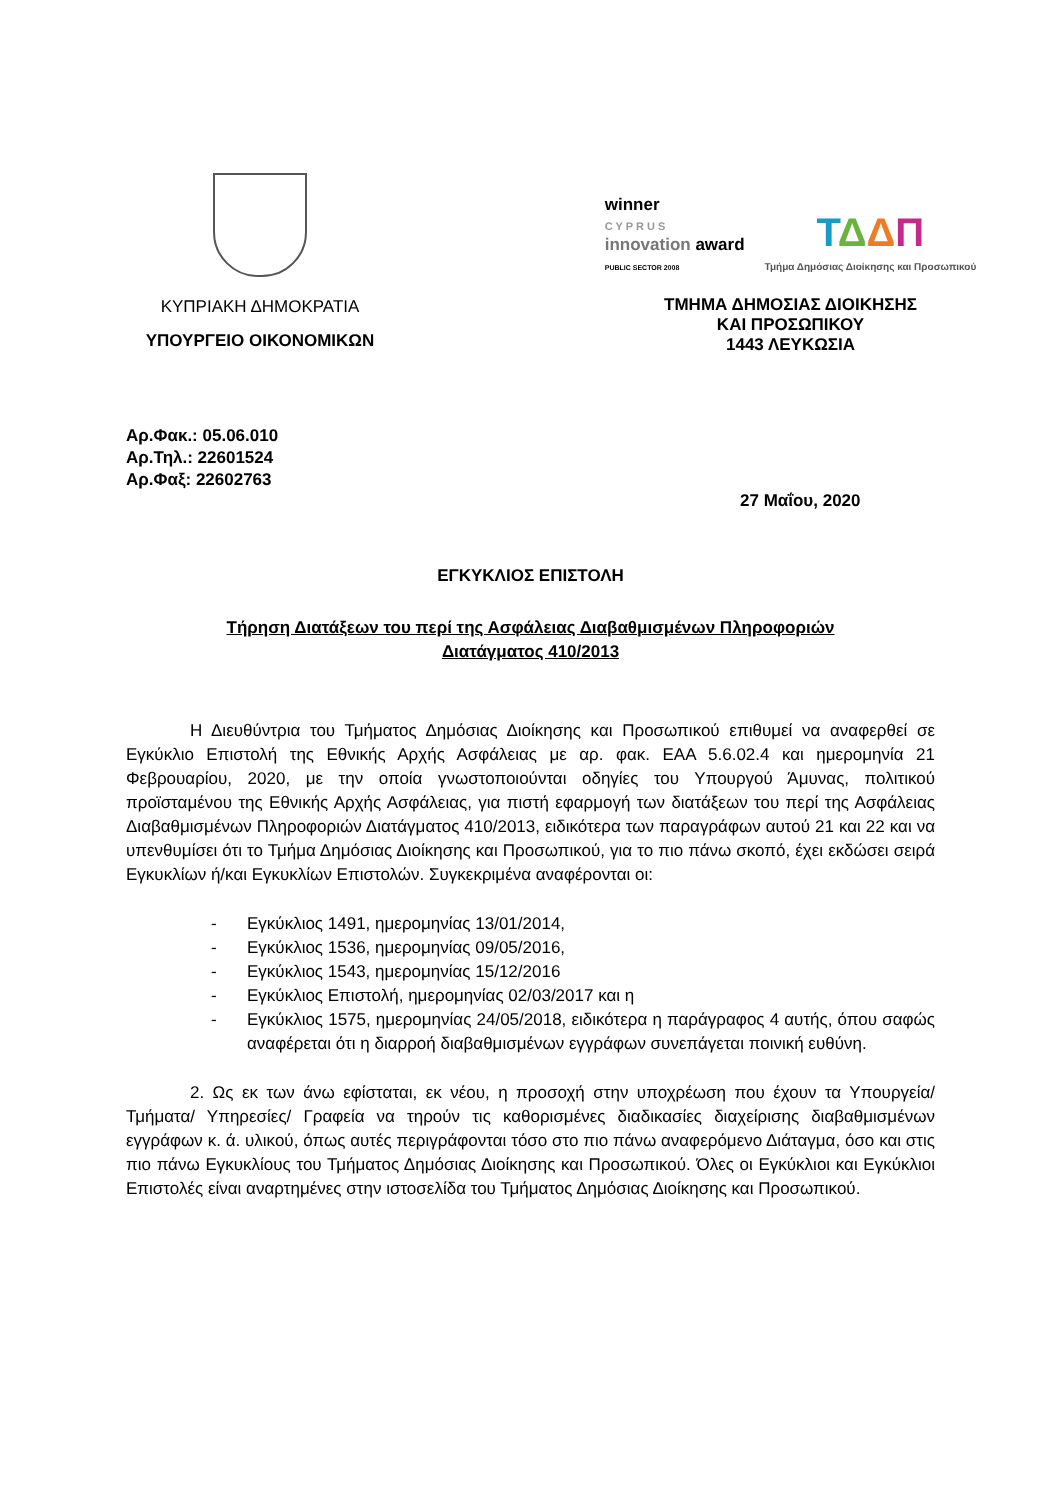ΚΥΠΡΙΑΚΗ ΔΗΜΟΚΡΑΤΙΑ
ΥΠΟΥΡΓΕΙΟ ΟΙΚΟΝΟΜΙΚΩΝ
winner
C Y P R U S
innovation award
PUBLIC SECTOR 2008
ΤΔΔΠ
Τμήμα Δημόσιας Διοίκησης και Προσωπικού
ΤΜΗΜΑ ΔΗΜΟΣΙΑΣ ΔΙΟΙΚΗΣΗΣ
ΚΑΙ ΠΡΟΣΩΠΙΚΟΥ
1443 ΛΕΥΚΩΣΙΑ
Αρ.Φακ.: 05.06.010
Αρ.Τηλ.: 22601524
Αρ.Φαξ: 22602763
27 Μαΐου, 2020
ΕΓΚΥΚΛΙΟΣ ΕΠΙΣΤΟΛΗ
Τήρηση Διατάξεων του περί της Ασφάλειας Διαβαθμισμένων Πληροφοριών
Διατάγματος 410/2013
Η Διευθύντρια του Τμήματος Δημόσιας Διοίκησης και Προσωπικού επιθυμεί να αναφερθεί σε Εγκύκλιο Επιστολή της Εθνικής Αρχής Ασφάλειας με αρ. φακ. ΕΑΑ 5.6.02.4 και ημερομηνία 21 Φεβρουαρίου, 2020, με την οποία γνωστοποιούνται οδηγίες του Υπουργού Άμυνας, πολιτικού προϊσταμένου της Εθνικής Αρχής Ασφάλειας, για πιστή εφαρμογή των διατάξεων του περί της Ασφάλειας Διαβαθμισμένων Πληροφοριών Διατάγματος 410/2013, ειδικότερα των παραγράφων αυτού 21 και 22 και να υπενθυμίσει ότι το Τμήμα Δημόσιας Διοίκησης και Προσωπικού, για το πιο πάνω σκοπό, έχει εκδώσει σειρά Εγκυκλίων ή/και Εγκυκλίων Επιστολών. Συγκεκριμένα αναφέρονται οι:
- Εγκύκλιος 1491, ημερομηνίας 13/01/2014,
- Εγκύκλιος 1536, ημερομηνίας 09/05/2016,
- Εγκύκλιος 1543, ημερομηνίας 15/12/2016
- Εγκύκλιος Επιστολή, ημερομηνίας 02/03/2017 και η
- Εγκύκλιος 1575, ημερομηνίας 24/05/2018, ειδικότερα η παράγραφος 4 αυτής, όπου σαφώς αναφέρεται ότι η διαρροή διαβαθμισμένων εγγράφων συνεπάγεται ποινική ευθύνη.
2. Ως εκ των άνω εφίσταται, εκ νέου, η προσοχή στην υποχρέωση που έχουν τα Υπουργεία/ Τμήματα/ Υπηρεσίες/ Γραφεία να τηρούν τις καθορισμένες διαδικασίες διαχείρισης διαβαθμισμένων εγγράφων κ. ά. υλικού, όπως αυτές περιγράφονται τόσο στο πιο πάνω αναφερόμενο Διάταγμα, όσο και στις πιο πάνω Εγκυκλίους του Τμήματος Δημόσιας Διοίκησης και Προσωπικού. Όλες οι Εγκύκλιοι και Εγκύκλιοι Επιστολές είναι αναρτημένες στην ιστοσελίδα του Τμήματος Δημόσιας Διοίκησης και Προσωπικού.